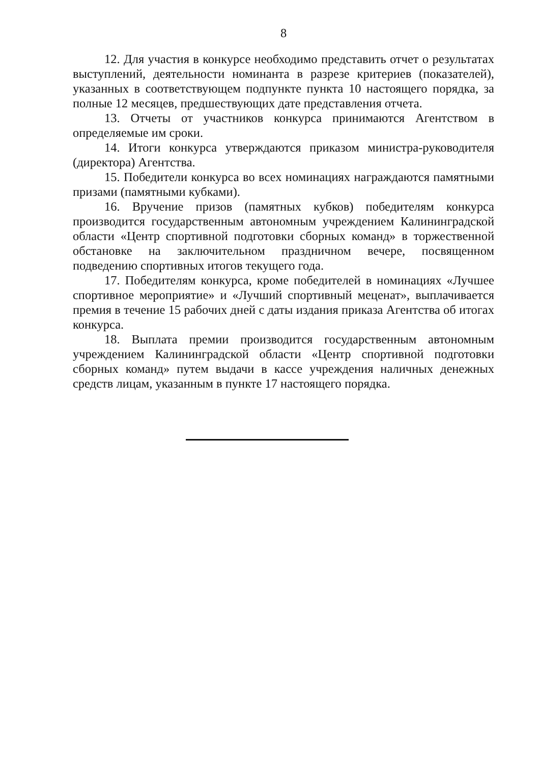8
12. Для участия в конкурсе необходимо представить отчет о результатах выступлений, деятельности номинанта в разрезе критериев (показателей), указанных в соответствующем подпункте пункта 10 настоящего порядка, за полные 12 месяцев, предшествующих дате представления отчета.
13. Отчеты от участников конкурса принимаются Агентством в определяемые им сроки.
14. Итоги конкурса утверждаются приказом министра-руководителя (директора) Агентства.
15. Победители конкурса во всех номинациях награждаются памятными призами (памятными кубками).
16. Вручение призов (памятных кубков) победителям конкурса производится государственным автономным учреждением Калининградской области «Центр спортивной подготовки сборных команд» в торжественной обстановке на заключительном праздничном вечере, посвященном подведению спортивных итогов текущего года.
17. Победителям конкурса, кроме победителей в номинациях «Лучшее спортивное мероприятие» и «Лучший спортивный меценат», выплачивается премия в течение 15 рабочих дней с даты издания приказа Агентства об итогах конкурса.
18. Выплата премии производится государственным автономным учреждением Калининградской области «Центр спортивной подготовки сборных команд» путем выдачи в кассе учреждения наличных денежных средств лицам, указанным в пункте 17 настоящего порядка.